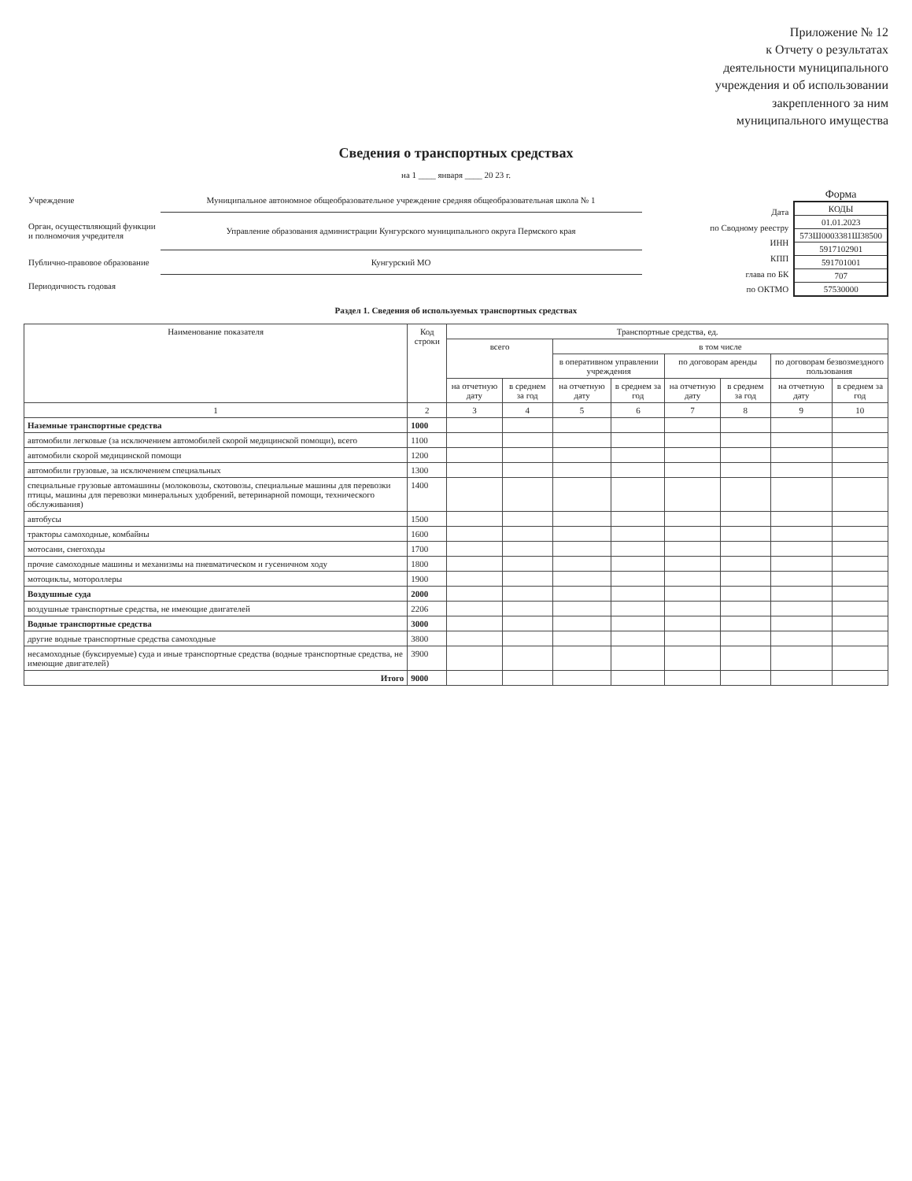Приложение № 12
к Отчету о результатах
деятельности муниципального
учреждения и об использовании
закрепленного за ним
муниципального имущества
Сведения о транспортных средствах
на 1 ____ января ____ 20 23 г.
| Учреждение | Муниципальное автономное общеобразовательное учреждение средняя общеобразовательная школа № 1 |
| Орган, осуществляющий функции и полномочия учредителя | Управление образования администрации Кунгурского муниципального округа Пермского края |
| Публично-правовое образование | Кунгурский МО |
| Периодичность годовая | |
| Дата |
| по Сводному реестру |
| ИНН |
| КПП |
| глава по БК |
| по ОКТМО |
Форма
| КОДЫ |
| 01.01.2023 |
| 573Ш0003381Ш38500 |
| 5917102901 |
| 591701001 |
| 707 |
| 57530000 |
Раздел 1. Сведения об используемых транспортных средствах
| Наименование показателя | Код строки | Транспортные средства, ед. | | | | | | | |
| --- | --- | --- | --- | --- | --- | --- | --- | --- | --- |
| | | всего | | в том числе | | | | | |
| | | | | в оперативном управлении учреждения | | по договорам аренды | | по договорам безвозмездного пользования | |
| | | на отчетную дату | в среднем за год | на отчетную дату | в среднем за год | на отчетную дату | в среднем за год | на отчетную дату | в среднем за год |
| 1 | 2 | 3 | 4 | 5 | 6 | 7 | 8 | 9 | 10 |
| Наземные транспортные средства | 1000 | | | | | | | | |
| автомобили легковые (за исключением автомобилей скорой медицинской помощи), всего | 1100 | | | | | | | | |
| автомобили скорой медицинской помощи | 1200 | | | | | | | | |
| автомобили грузовые, за исключением специальных | 1300 | | | | | | | | |
| специальные грузовые автомашины (молоковозы, скотовозы, специальные машины для перевозки птицы, машины для перевозки минеральных удобрений, ветеринарной помощи, технического обслуживания) | 1400 | | | | | | | | |
| автобусы | 1500 | | | | | | | | |
| тракторы самоходные, комбайны | 1600 | | | | | | | | |
| мотосани, снегоходы | 1700 | | | | | | | | |
| прочие самоходные машины и механизмы на пневматическом и гусеничном ходу | 1800 | | | | | | | | |
| мотоциклы, мотороллеры | 1900 | | | | | | | | |
| Воздушные суда | 2000 | | | | | | | | |
| воздушные транспортные средства, не имеющие двигателей | 2206 | | | | | | | | |
| Водные транспортные средства | 3000 | | | | | | | | |
| другие водные транспортные средства самоходные | 3800 | | | | | | | | |
| несамоходные (буксируемые) суда и иные транспортные средства (водные транспортные средства, не имеющие двигателей) | 3900 | | | | | | | | |
| Итого | 9000 | | | | | | | | |